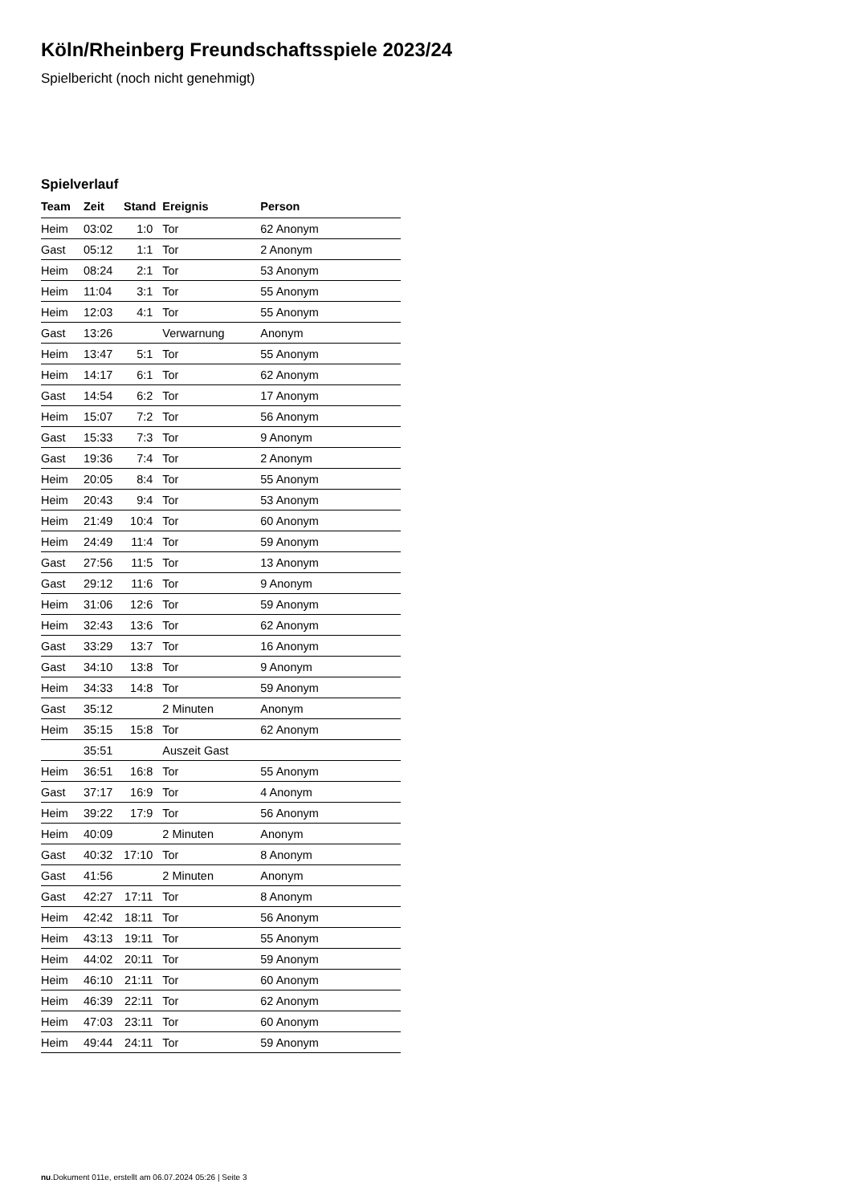Köln/Rheinberg Freundschaftsspiele 2023/24
Spielbericht (noch nicht genehmigt)
Spielverlauf
| Team | Zeit | Stand | Ereignis | Person |
| --- | --- | --- | --- | --- |
| Heim | 03:02 | 1:0 | Tor | 62 Anonym |
| Gast | 05:12 | 1:1 | Tor | 2 Anonym |
| Heim | 08:24 | 2:1 | Tor | 53 Anonym |
| Heim | 11:04 | 3:1 | Tor | 55 Anonym |
| Heim | 12:03 | 4:1 | Tor | 55 Anonym |
| Gast | 13:26 | | Verwarnung | Anonym |
| Heim | 13:47 | 5:1 | Tor | 55 Anonym |
| Heim | 14:17 | 6:1 | Tor | 62 Anonym |
| Gast | 14:54 | 6:2 | Tor | 17 Anonym |
| Heim | 15:07 | 7:2 | Tor | 56 Anonym |
| Gast | 15:33 | 7:3 | Tor | 9 Anonym |
| Gast | 19:36 | 7:4 | Tor | 2 Anonym |
| Heim | 20:05 | 8:4 | Tor | 55 Anonym |
| Heim | 20:43 | 9:4 | Tor | 53 Anonym |
| Heim | 21:49 | 10:4 | Tor | 60 Anonym |
| Heim | 24:49 | 11:4 | Tor | 59 Anonym |
| Gast | 27:56 | 11:5 | Tor | 13 Anonym |
| Gast | 29:12 | 11:6 | Tor | 9 Anonym |
| Heim | 31:06 | 12:6 | Tor | 59 Anonym |
| Heim | 32:43 | 13:6 | Tor | 62 Anonym |
| Gast | 33:29 | 13:7 | Tor | 16 Anonym |
| Gast | 34:10 | 13:8 | Tor | 9 Anonym |
| Heim | 34:33 | 14:8 | Tor | 59 Anonym |
| Gast | 35:12 | | 2 Minuten | Anonym |
| Heim | 35:15 | 15:8 | Tor | 62 Anonym |
| | 35:51 | | Auszeit Gast | |
| Heim | 36:51 | 16:8 | Tor | 55 Anonym |
| Gast | 37:17 | 16:9 | Tor | 4 Anonym |
| Heim | 39:22 | 17:9 | Tor | 56 Anonym |
| Heim | 40:09 | | 2 Minuten | Anonym |
| Gast | 40:32 | 17:10 | Tor | 8 Anonym |
| Gast | 41:56 | | 2 Minuten | Anonym |
| Gast | 42:27 | 17:11 | Tor | 8 Anonym |
| Heim | 42:42 | 18:11 | Tor | 56 Anonym |
| Heim | 43:13 | 19:11 | Tor | 55 Anonym |
| Heim | 44:02 | 20:11 | Tor | 59 Anonym |
| Heim | 46:10 | 21:11 | Tor | 60 Anonym |
| Heim | 46:39 | 22:11 | Tor | 62 Anonym |
| Heim | 47:03 | 23:11 | Tor | 60 Anonym |
| Heim | 49:44 | 24:11 | Tor | 59 Anonym |
nu.Dokument 011e, erstellt am 06.07.2024 05:26 | Seite 3